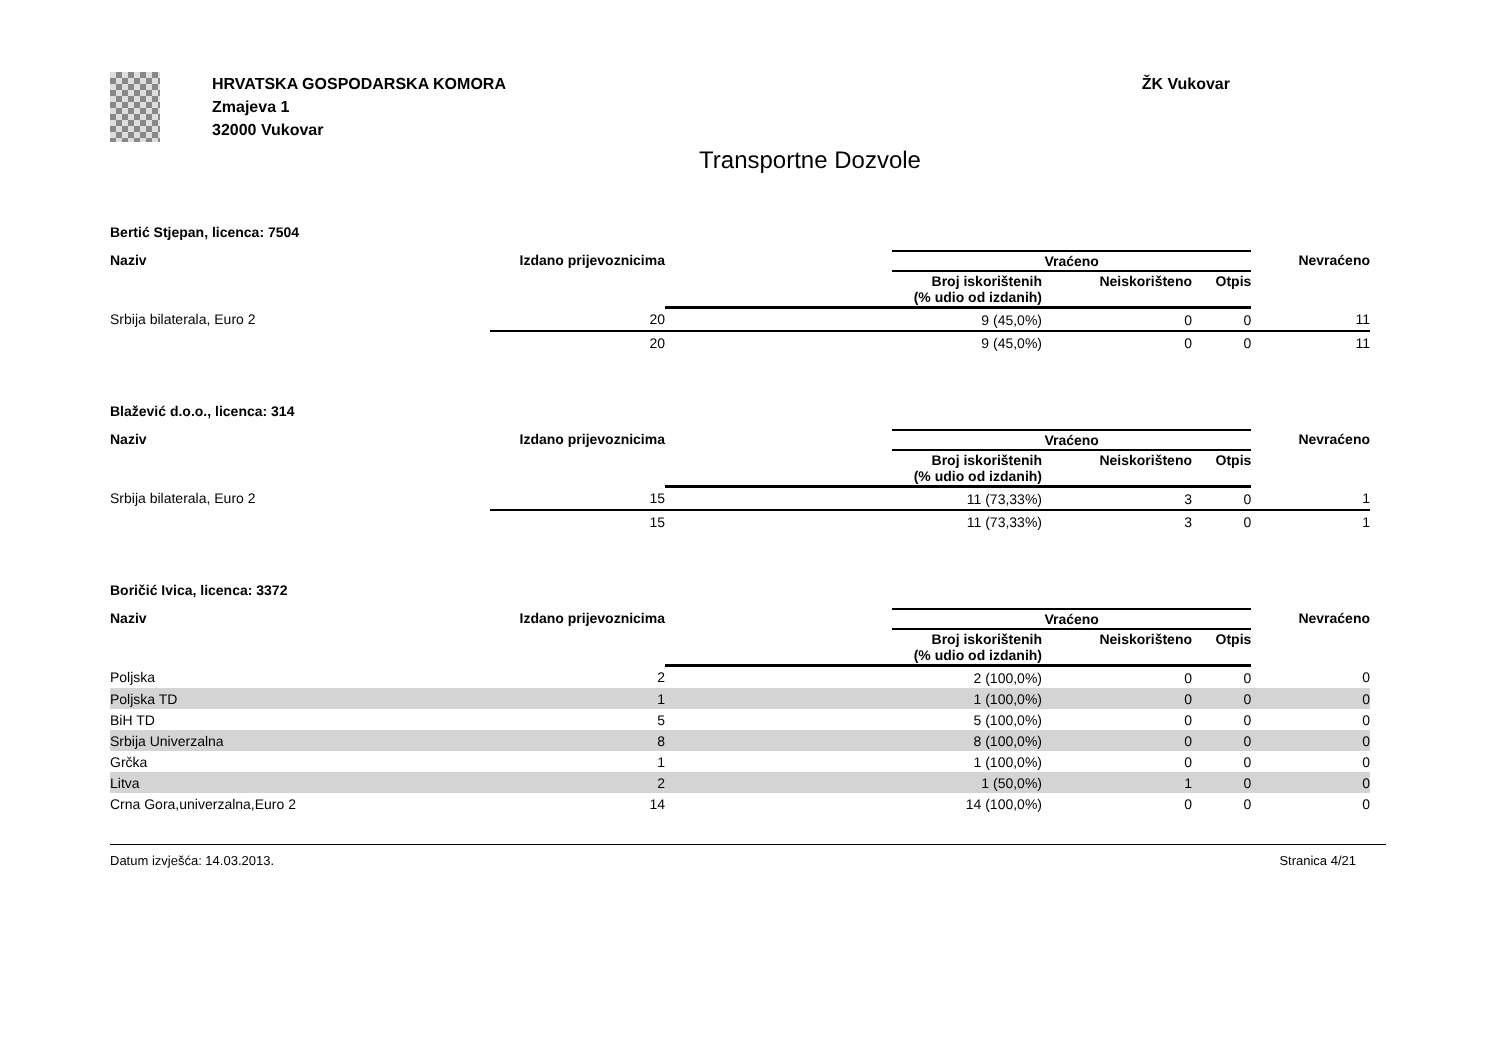HRVATSKA GOSPODARSKA KOMORA
Zmajeva 1
32000 Vukovar
ŽK Vukovar
Transportne Dozvole
Bertić Stjepan, licenca: 7504
| Naziv | Izdano prijevoznicima | | Vraćeno | | | Nevraćeno |
| --- | --- | --- | --- | --- | --- | --- |
| | | | Broj iskorištenih (% udio od izdanih) | Neiskorišteno | Otpis | |
| Srbija bilaterala, Euro 2 | 20 | | 9 (45,0%) | 0 | 0 | 11 |
| | 20 | | 9 (45,0%) | 0 | 0 | 11 |
Blažević d.o.o., licenca: 314
| Naziv | Izdano prijevoznicima | | Vraćeno | | | Nevraćeno |
| --- | --- | --- | --- | --- | --- | --- |
| | | | Broj iskorištenih (% udio od izdanih) | Neiskorišteno | Otpis | |
| Srbija bilaterala, Euro 2 | 15 | | 11 (73,33%) | 3 | 0 | 1 |
| | 15 | | 11 (73,33%) | 3 | 0 | 1 |
Boričić Ivica, licenca: 3372
| Naziv | Izdano prijevoznicima | | Vraćeno | | | Nevraćeno |
| --- | --- | --- | --- | --- | --- | --- |
| | | | Broj iskorištenih (% udio od izdanih) | Neiskorišteno | Otpis | |
| Poljska | 2 | | 2 (100,0%) | 0 | 0 | 0 |
| Poljska TD | 1 | | 1 (100,0%) | 0 | 0 | 0 |
| BiH TD | 5 | | 5 (100,0%) | 0 | 0 | 0 |
| Srbija Univerzalna | 8 | | 8 (100,0%) | 0 | 0 | 0 |
| Grčka | 1 | | 1 (100,0%) | 0 | 0 | 0 |
| Litva | 2 | | 1 (50,0%) | 1 | 0 | 0 |
| Crna Gora,univerzalna,Euro 2 | 14 | | 14 (100,0%) | 0 | 0 | 0 |
Datum izvješća: 14.03.2013. Stranica 4/21